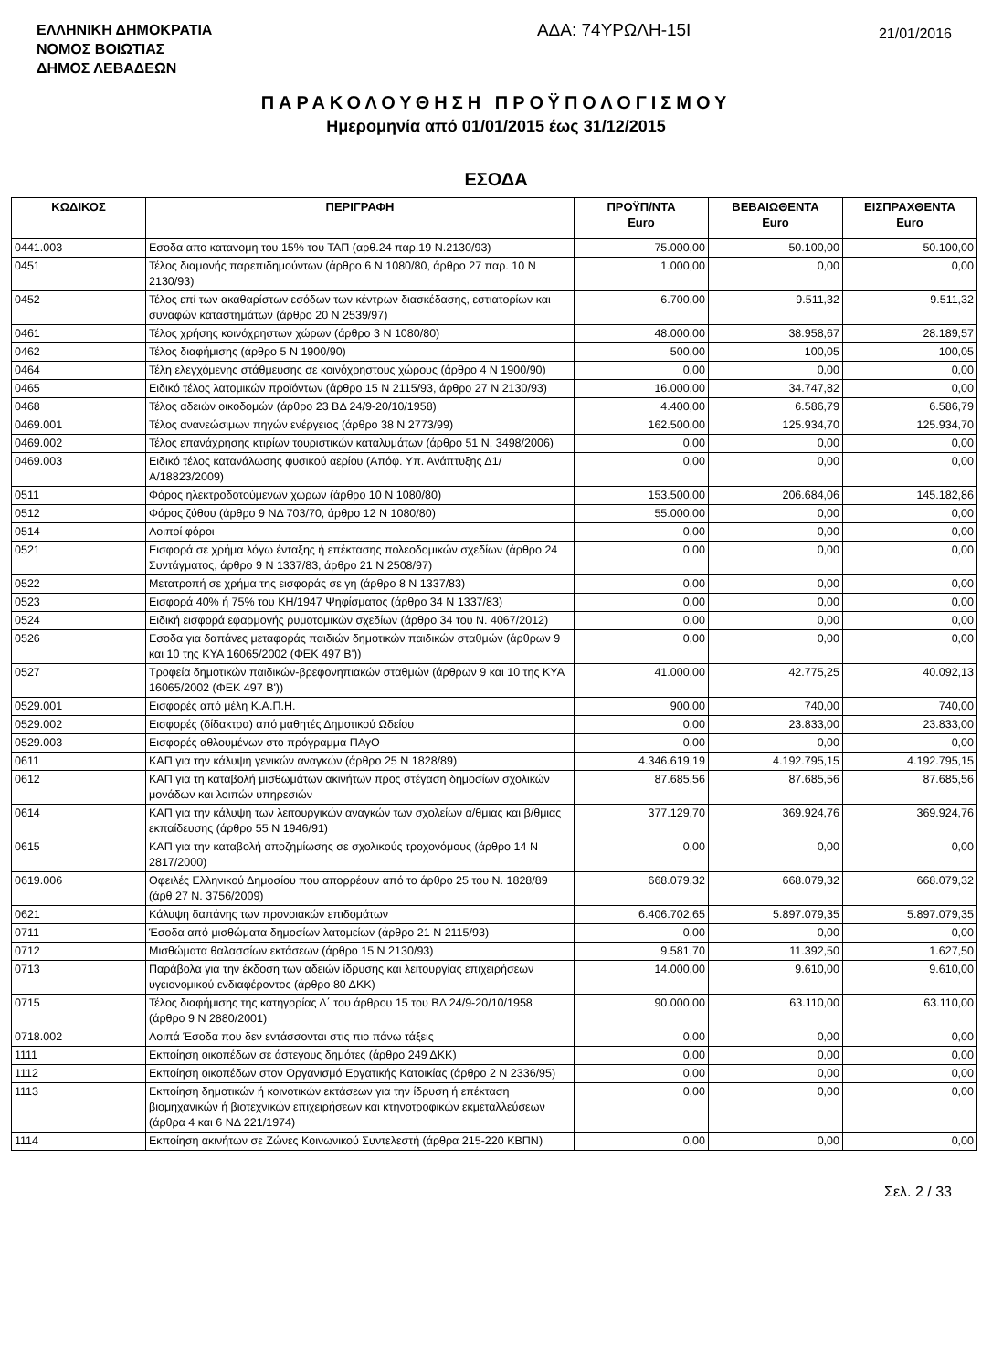ΕΛΛΗΝΙΚΗ ΔΗΜΟΚΡΑΤΙΑ
ΝΟΜΟΣ ΒΟΙΩΤΙΑΣ
ΔΗΜΟΣ ΛΕΒΑΔΕΩΝ
ΑΔΑ: 74ΥΡΩΛΗ-15Ι
21/01/2016
ΠΑΡΑΚΟΛΟΥΘΗΣΗ ΠΡΟΫΠΟΛΟΓΙΣΜΟΥ
Ημερομηνία από 01/01/2015 έως 31/12/2015
ΕΣΟΔΑ
| ΚΩΔΙΚΟΣ | ΠΕΡΙΓΡΑΦΗ | ΠΡΟΫΠ/ΝΤΑ Euro | ΒΕΒΑΙΩΘΕΝΤΑ Euro | ΕΙΣΠΡΑΧΘΕΝΤΑ Euro |
| --- | --- | --- | --- | --- |
| 0441.003 | Εσοδα απο κατανομη του 15% του ΤΑΠ (αρθ.24 παρ.19 Ν.2130/93) | 75.000,00 | 50.100,00 | 50.100,00 |
| 0451 | Τέλος διαμονής παρεπιδημούντων (άρθρο 6 Ν 1080/80, άρθρο 27 παρ. 10 Ν 2130/93) | 1.000,00 | 0,00 | 0,00 |
| 0452 | Τέλος επί των ακαθαρίστων εσόδων των κέντρων διασκέδασης, εστιατορίων και συναφών καταστημάτων (άρθρο 20 Ν 2539/97) | 6.700,00 | 9.511,32 | 9.511,32 |
| 0461 | Τέλος χρήσης κοινόχρηστων χώρων (άρθρο 3 Ν 1080/80) | 48.000,00 | 38.958,67 | 28.189,57 |
| 0462 | Τέλος διαφήμισης (άρθρο 5 Ν 1900/90) | 500,00 | 100,05 | 100,05 |
| 0464 | Τέλη ελεγχόμενης στάθμευσης σε κοινόχρηστους χώρους (άρθρο 4 Ν 1900/90) | 0,00 | 0,00 | 0,00 |
| 0465 | Ειδικό τέλος λατομικών προϊόντων (άρθρο 15 Ν 2115/93, άρθρο 27 Ν 2130/93) | 16.000,00 | 34.747,82 | 0,00 |
| 0468 | Τέλος αδειών οικοδομών (άρθρο 23 ΒΔ 24/9-20/10/1958) | 4.400,00 | 6.586,79 | 6.586,79 |
| 0469.001 | Τέλος ανανεώσιμων πηγών ενέργειας (άρθρο 38 Ν 2773/99) | 162.500,00 | 125.934,70 | 125.934,70 |
| 0469.002 | Τέλος επανάχρησης κτιρίων τουριστικών καταλυμάτων (άρθρο 51 Ν. 3498/2006) | 0,00 | 0,00 | 0,00 |
| 0469.003 | Ειδικό τέλος κατανάλωσης φυσικού αερίου (Απόφ. Υπ. Ανάπτυξης Δ1/Α/18823/2009) | 0,00 | 0,00 | 0,00 |
| 0511 | Φόρος ηλεκτροδοτούμενων χώρων (άρθρο 10 Ν 1080/80) | 153.500,00 | 206.684,06 | 145.182,86 |
| 0512 | Φόρος ζύθου (άρθρο 9 ΝΔ 703/70, άρθρο 12 Ν 1080/80) | 55.000,00 | 0,00 | 0,00 |
| 0514 | Λοιποί φόροι | 0,00 | 0,00 | 0,00 |
| 0521 | Εισφορά σε χρήμα λόγω ένταξης ή επέκτασης πολεοδομικών σχεδίων (άρθρο 24 Συντάγματος, άρθρο 9 Ν 1337/83, άρθρο 21 Ν 2508/97) | 0,00 | 0,00 | 0,00 |
| 0522 | Μετατροπή σε χρήμα της εισφοράς σε γη (άρθρο 8 Ν 1337/83) | 0,00 | 0,00 | 0,00 |
| 0523 | Εισφορά 40% ή 75% του ΚΗ/1947 Ψηφίσματος (άρθρο 34 Ν 1337/83) | 0,00 | 0,00 | 0,00 |
| 0524 | Ειδική εισφορά εφαρμογής ρυμοτομικών σχεδίων (άρθρο 34 του Ν. 4067/2012) | 0,00 | 0,00 | 0,00 |
| 0526 | Εσοδα για δαπάνες μεταφοράς παιδιών δημοτικών παιδικών σταθμών (άρθρων 9 και 10 της ΚΥΑ 16065/2002 (ΦΕΚ 497 Β')) | 0,00 | 0,00 | 0,00 |
| 0527 | Τροφεία δημοτικών παιδικών-βρεφονηπιακών σταθμών (άρθρων 9 και 10 της ΚΥΑ 16065/2002 (ΦΕΚ 497 Β')) | 41.000,00 | 42.775,25 | 40.092,13 |
| 0529.001 | Εισφορές από μέλη Κ.Α.Π.Η. | 900,00 | 740,00 | 740,00 |
| 0529.002 | Εισφορές (δίδακτρα) από μαθητές Δημοτικού Ωδείου | 0,00 | 23.833,00 | 23.833,00 |
| 0529.003 | Εισφορές αθλουμένων στο πρόγραμμα ΠΑγΟ | 0,00 | 0,00 | 0,00 |
| 0611 | ΚΑΠ για την κάλυψη γενικών αναγκών (άρθρο 25 Ν 1828/89) | 4.346.619,19 | 4.192.795,15 | 4.192.795,15 |
| 0612 | ΚΑΠ για τη καταβολή μισθωμάτων ακινήτων προς στέγαση δημοσίων σχολικών μονάδων και λοιπών υπηρεσιών | 87.685,56 | 87.685,56 | 87.685,56 |
| 0614 | ΚΑΠ για την κάλυψη των λειτουργικών αναγκών των σχολείων α/θμιας και β/θμιας εκπαίδευσης (άρθρο 55 Ν 1946/91) | 377.129,70 | 369.924,76 | 369.924,76 |
| 0615 | ΚΑΠ για την καταβολή αποζημίωσης σε σχολικούς τροχονόμους (άρθρο 14 Ν 2817/2000) | 0,00 | 0,00 | 0,00 |
| 0619.006 | Οφειλές Ελληνικού Δημοσίου που απορρέουν από το άρθρο 25 του Ν. 1828/89 (άρθ 27 Ν. 3756/2009) | 668.079,32 | 668.079,32 | 668.079,32 |
| 0621 | Κάλυψη δαπάνης των προνοιακών επιδομάτων | 6.406.702,65 | 5.897.079,35 | 5.897.079,35 |
| 0711 | Έσοδα από μισθώματα δημοσίων λατομείων (άρθρο 21 Ν 2115/93) | 0,00 | 0,00 | 0,00 |
| 0712 | Μισθώματα θαλασσίων εκτάσεων (άρθρο 15 Ν 2130/93) | 9.581,70 | 11.392,50 | 1.627,50 |
| 0713 | Παράβολα για την έκδοση των αδειών ίδρυσης και λειτουργίας επιχειρήσεων υγειονομικού ενδιαφέροντος (άρθρο 80 ΔΚΚ) | 14.000,00 | 9.610,00 | 9.610,00 |
| 0715 | Τέλος διαφήμισης της κατηγορίας Δ΄ του άρθρου 15 του ΒΔ 24/9-20/10/1958 (άρθρο 9 Ν 2880/2001) | 90.000,00 | 63.110,00 | 63.110,00 |
| 0718.002 | Λοιπά Έσοδα που δεν εντάσσονται στις πιο πάνω τάξεις | 0,00 | 0,00 | 0,00 |
| 1111 | Εκποίηση οικοπέδων σε άστεγους δημότες (άρθρο 249 ΔΚΚ) | 0,00 | 0,00 | 0,00 |
| 1112 | Εκποίηση οικοπέδων στον Οργανισμό Εργατικής Κατοικίας (άρθρο 2 Ν 2336/95) | 0,00 | 0,00 | 0,00 |
| 1113 | Εκποίηση δημοτικών ή κοινοτικών εκτάσεων για την ίδρυση ή επέκταση βιομηχανικών ή βιοτεχνικών επιχειρήσεων και κτηνοτροφικών εκμεταλλεύσεων (άρθρα 4 και 6 ΝΔ 221/1974) | 0,00 | 0,00 | 0,00 |
| 1114 | Εκποίηση ακινήτων σε Ζώνες Κοινωνικού Συντελεστή (άρθρα 215-220 ΚΒΠΝ) | 0,00 | 0,00 | 0,00 |
Σελ. 2 / 33